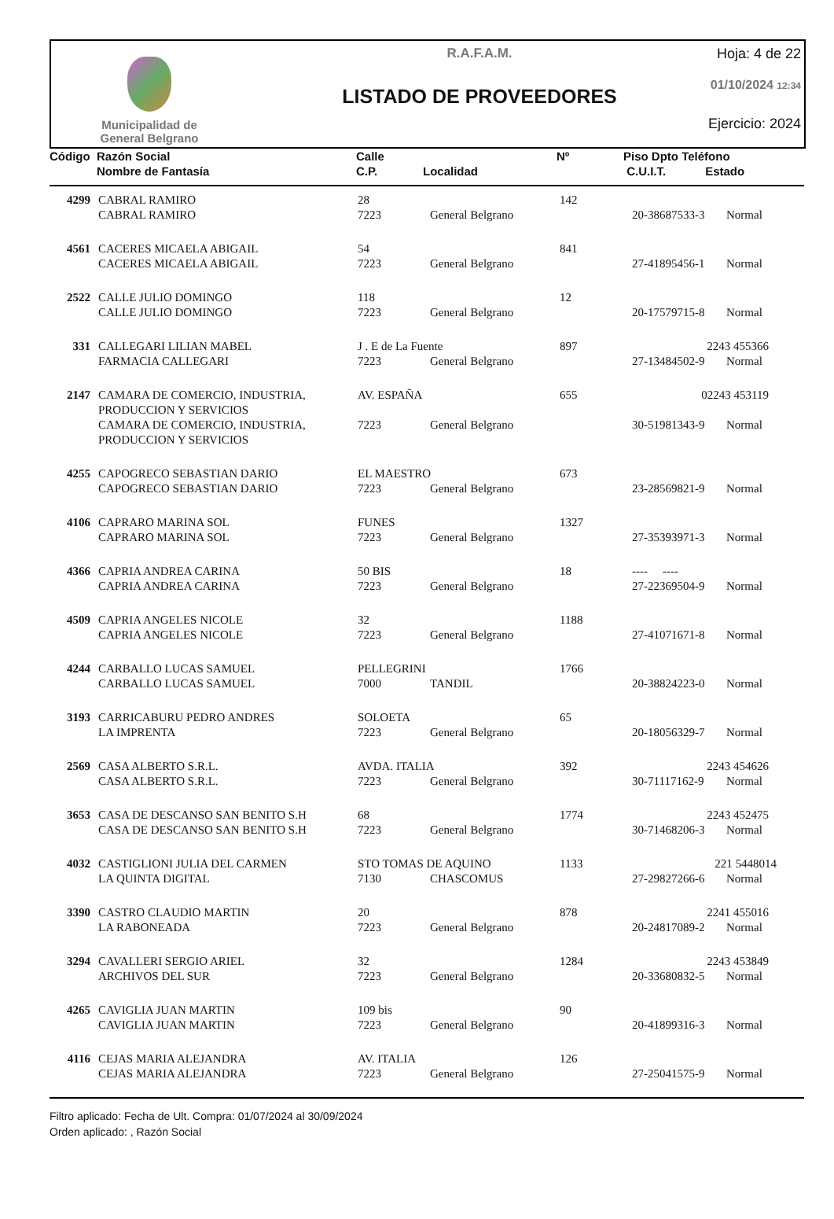Municipalidad de
General Belgrano
R.A.F.A.M.
LISTADO DE PROVEEDORES
Hoja: 4 de 22
01/10/2024 12:34
Ejercicio: 2024
| Código | Razón Social Nombre de Fantasía | Calle C.P. | Localidad | Nº | Piso Dpto Teléfono C.U.I.T. Estado |
| 4299 | CABRAL RAMIRO | 28 | | 142 | | |
| | CABRAL RAMIRO | 7223 | General Belgrano | | 20-38687533-3 | Normal |
| 4561 | CACERES MICAELA ABIGAIL | 54 | | 841 | | |
| | CACERES MICAELA ABIGAIL | 7223 | General Belgrano | | 27-41895456-1 | Normal |
| 2522 | CALLE JULIO DOMINGO | 118 | | 12 | | |
| | CALLE JULIO DOMINGO | 7223 | General Belgrano | | 20-17579715-8 | Normal |
| 331 | CALLEGARI LILIAN MABEL | J . E de La Fuente | | 897 | 2243 455366 | |
| | FARMACIA CALLEGARI | 7223 | General Belgrano | | 27-13484502-9 | Normal |
| 2147 | CAMARA DE COMERCIO, INDUSTRIA, PRODUCCION Y SERVICIOS | AV. ESPAÑA | | 655 | 02243 453119 | |
| | CAMARA DE COMERCIO, INDUSTRIA, PRODUCCION Y SERVICIOS | 7223 | General Belgrano | | 30-51981343-9 | Normal |
| 4255 | CAPOGRECO SEBASTIAN DARIO | EL MAESTRO | | 673 | | |
| | CAPOGRECO SEBASTIAN DARIO | 7223 | General Belgrano | | 23-28569821-9 | Normal |
| 4106 | CAPRARO MARINA SOL | FUNES | | 1327 | | |
| | CAPRARO MARINA SOL | 7223 | General Belgrano | | 27-35393971-3 | Normal |
| 4366 | CAPRIA ANDREA CARINA | 50 BIS | | 18 | ---- ---- | |
| | CAPRIA ANDREA CARINA | 7223 | General Belgrano | | 27-22369504-9 | Normal |
| 4509 | CAPRIA ANGELES NICOLE | 32 | | 1188 | | |
| | CAPRIA ANGELES NICOLE | 7223 | General Belgrano | | 27-41071671-8 | Normal |
| 4244 | CARBALLO LUCAS SAMUEL | PELLEGRINI | | 1766 | | |
| | CARBALLO LUCAS SAMUEL | 7000 | TANDIL | | 20-38824223-0 | Normal |
| 3193 | CARRICABURU PEDRO ANDRES | SOLOETA | | 65 | | |
| | LA IMPRENTA | 7223 | General Belgrano | | 20-18056329-7 | Normal |
| 2569 | CASA ALBERTO S.R.L. | AVDA. ITALIA | | 392 | 2243 454626 | |
| | CASA ALBERTO S.R.L. | 7223 | General Belgrano | | 30-71117162-9 | Normal |
| 3653 | CASA DE DESCANSO SAN BENITO S.H | 68 | | 1774 | 2243 452475 | |
| | CASA DE DESCANSO SAN BENITO S.H | 7223 | General Belgrano | | 30-71468206-3 | Normal |
| 4032 | CASTIGLIONI JULIA DEL CARMEN | STO TOMAS DE AQUINO | | 1133 | 221 5448014 | |
| | LA QUINTA DIGITAL | 7130 | CHASCOMUS | | 27-29827266-6 | Normal |
| 3390 | CASTRO CLAUDIO MARTIN | 20 | | 878 | 2241 455016 | |
| | LA RABONEADA | 7223 | General Belgrano | | 20-24817089-2 | Normal |
| 3294 | CAVALLERI SERGIO ARIEL | 32 | | 1284 | 2243 453849 | |
| | ARCHIVOS DEL SUR | 7223 | General Belgrano | | 20-33680832-5 | Normal |
| 4265 | CAVIGLIA JUAN MARTIN | 109 bis | | 90 | | |
| | CAVIGLIA JUAN MARTIN | 7223 | General Belgrano | | 20-41899316-3 | Normal |
| 4116 | CEJAS MARIA ALEJANDRA | AV. ITALIA | | 126 | | |
| | CEJAS MARIA ALEJANDRA | 7223 | General Belgrano | | 27-25041575-9 | Normal |
Filtro aplicado: Fecha de Ult. Compra: 01/07/2024 al 30/09/2024
Orden aplicado: , Razón Social